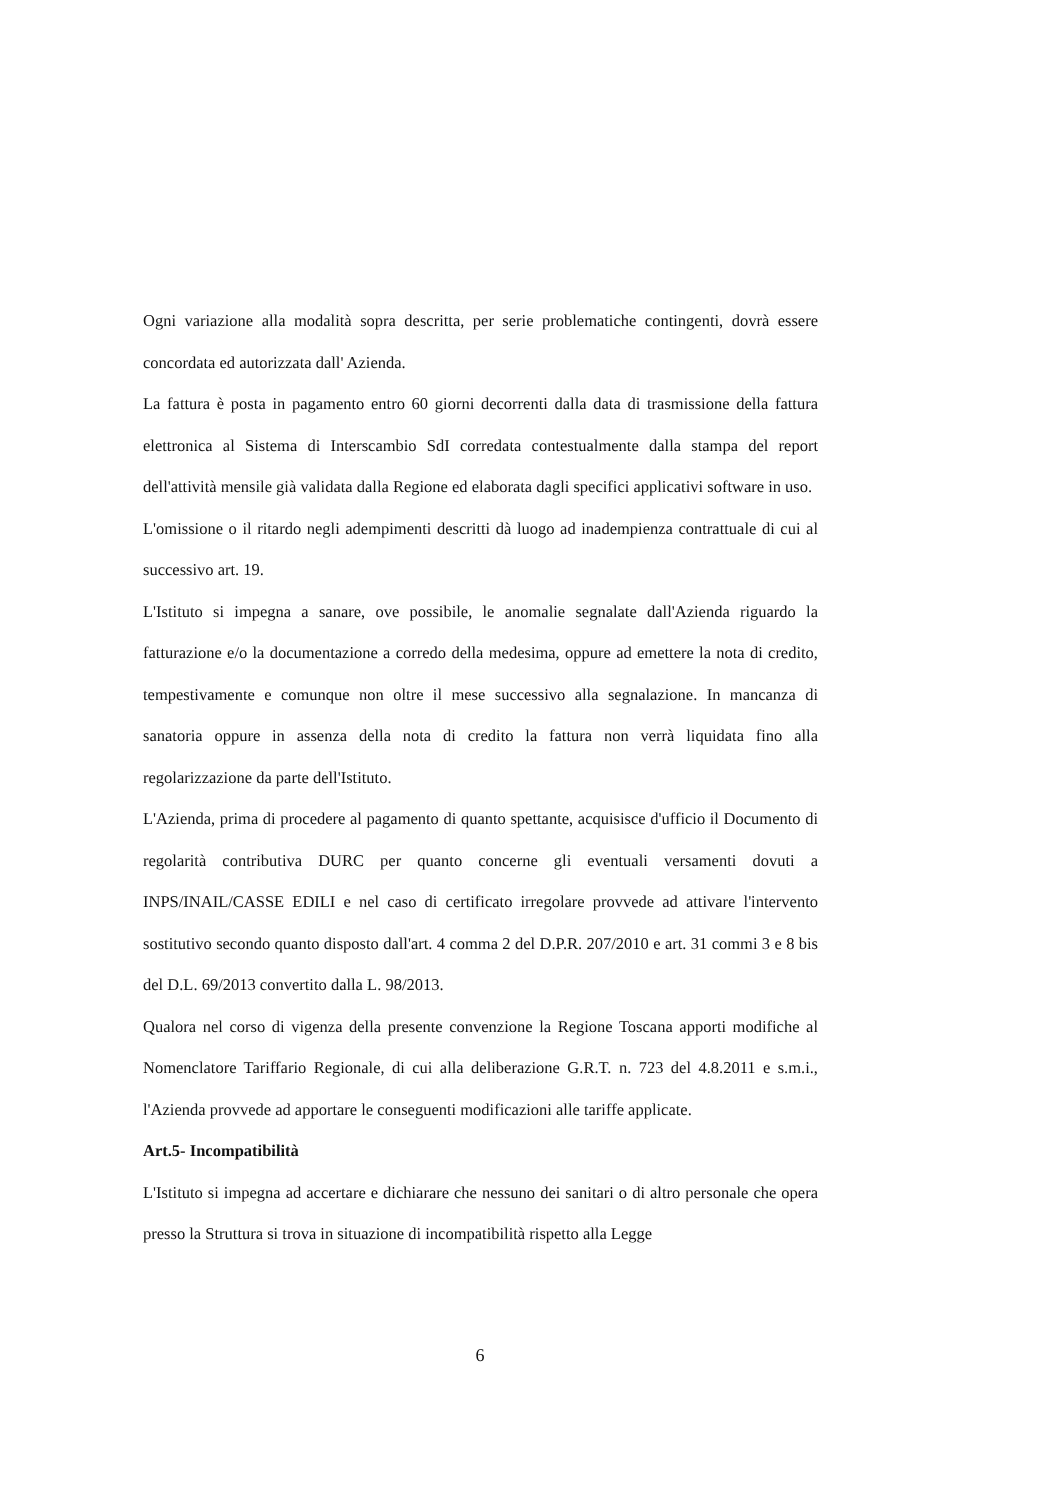Ogni variazione alla modalità sopra descritta, per serie problematiche contingenti, dovrà essere concordata ed autorizzata dall' Azienda.
La fattura è posta in pagamento entro 60 giorni decorrenti dalla data di trasmissione della fattura elettronica al Sistema di Interscambio SdI corredata contestualmente dalla stampa del report dell'attività mensile già validata dalla Regione ed elaborata dagli specifici applicativi software in uso.
L'omissione o il ritardo negli adempimenti descritti dà luogo ad inadempienza contrattuale di cui al successivo art. 19.
L'Istituto si impegna a sanare, ove possibile, le anomalie segnalate dall'Azienda riguardo la fatturazione e/o la documentazione a corredo della medesima, oppure ad emettere la nota di credito, tempestivamente e comunque non oltre il mese successivo alla segnalazione. In mancanza di sanatoria oppure in assenza della nota di credito la fattura non verrà liquidata fino alla regolarizzazione da parte dell'Istituto.
L'Azienda, prima di procedere al pagamento di quanto spettante, acquisisce d'ufficio il Documento di regolarità contributiva DURC per quanto concerne gli eventuali versamenti dovuti a INPS/INAIL/CASSE EDILI e nel caso di certificato irregolare provvede ad attivare l'intervento sostitutivo secondo quanto disposto dall'art. 4 comma 2 del D.P.R. 207/2010 e art. 31 commi 3 e 8 bis del D.L. 69/2013 convertito dalla L. 98/2013.
Qualora nel corso di vigenza della presente convenzione la Regione Toscana apporti modifiche al Nomenclatore Tariffario Regionale, di cui alla deliberazione G.R.T. n. 723 del 4.8.2011 e s.m.i., l'Azienda provvede ad apportare le conseguenti modificazioni alle tariffe applicate.
Art.5- Incompatibilità
L'Istituto si impegna ad accertare e dichiarare che nessuno dei sanitari o di altro personale che opera presso la Struttura si trova in situazione di incompatibilità rispetto alla Legge
6